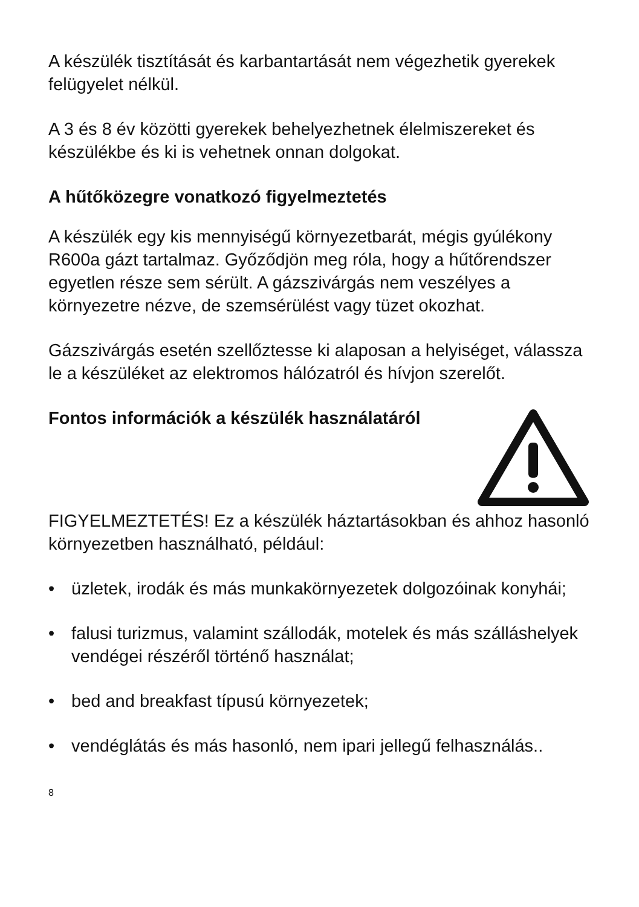A készülék tisztítását és karbantartását nem végezhetik gyerekek felügyelet nélkül.
A 3 és 8 év közötti gyerekek behelyezhetnek élelmiszereket és készülékbe és ki is vehetnek onnan dolgokat.
A hűtőközegre vonatkozó figyelmeztetés
A készülék egy kis mennyiségű környezetbarát, mégis gyúlékony R600a gázt tartalmaz. Győződjön meg róla, hogy a hűtőrendszer egyetlen része sem sérült. A gázszivárgás nem veszélyes a környezetre nézve, de szemsérülést vagy tüzet okozhat.
Gázszivárgás esetén szellőztesse ki alaposan a helyiséget, válassza le a készüléket az elektromos hálózatról és hívjon szerelőt.
Fontos információk a készülék használatáról
FIGYELMEZTETÉS! Ez a készülék háztartásokban és ahhoz hasonló környezetben használható, például:
• üzletek, irodák és más munkakörnyezetek dolgozóinak konyhái;
• falusi turizmus, valamint szállodák, motelek és más szálláshelyek vendégei részéről történő használat;
• bed and breakfast típusú környezetek;
• vendéglátás és más hasonló, nem ipari jellegű felhasználás..
8